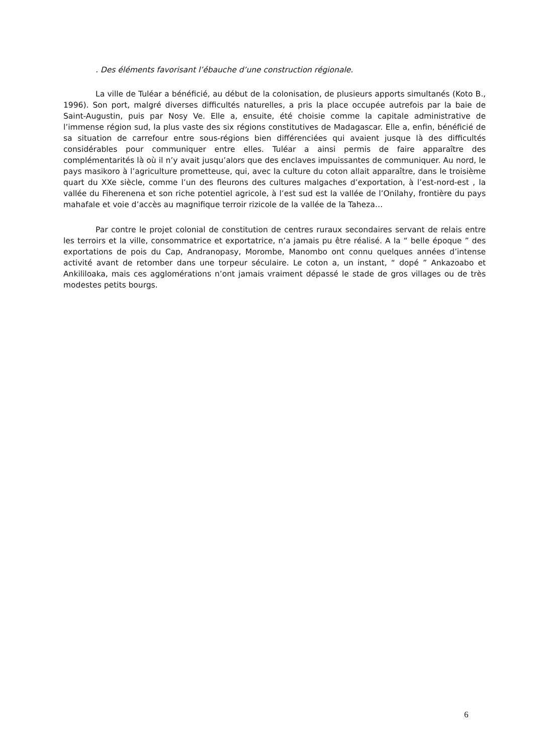. Des éléments favorisant l’ébauche d’une construction régionale.
La ville de Tuléar a bénéficié, au début de la colonisation, de plusieurs apports simultanés (Koto B., 1996). Son port, malgré diverses difficultés naturelles, a pris la place occupée autrefois par la baie de Saint-Augustin, puis par Nosy Ve. Elle a, ensuite, été choisie comme la capitale administrative de l’immense région sud, la plus vaste des six régions constitutives de Madagascar. Elle a, enfin, bénéficié de sa situation de carrefour entre sous-régions bien différenciées qui avaient jusque là des difficultés considérables pour communiquer entre elles. Tuléar a ainsi permis de faire apparaître des complémentarités là où il n’y avait jusqu’alors que des enclaves impuissantes de communiquer. Au nord, le pays masikoro à l’agriculture prometteuse, qui, avec la culture du coton allait apparaître, dans le troisième quart du XXe siècle, comme l’un des fleurons des cultures malgaches d’exportation, à l’est-nord-est , la vallée du Fiherenena et son riche potentiel agricole, à l’est sud est la vallée de l’Onilahy, frontière du pays mahafale et voie d’accès au magnifique terroir rizicole de la vallée de la Taheza…
Par contre le projet colonial de constitution de centres ruraux secondaires servant de relais entre les terroirs et la ville, consommatrice et exportatrice, n’a jamais pu être réalisé. A la “ belle époque ” des exportations de pois du Cap, Andranopasy, Morombe, Manombo ont connu quelques années d’intense activité avant de retomber dans une torpeur séculaire. Le coton a, un instant, “ dopé ” Ankazoabo et Ankililoaka, mais ces agglomérations n’ont jamais vraiment dépassé le stade de gros villages ou de très modestes petits bourgs.
6